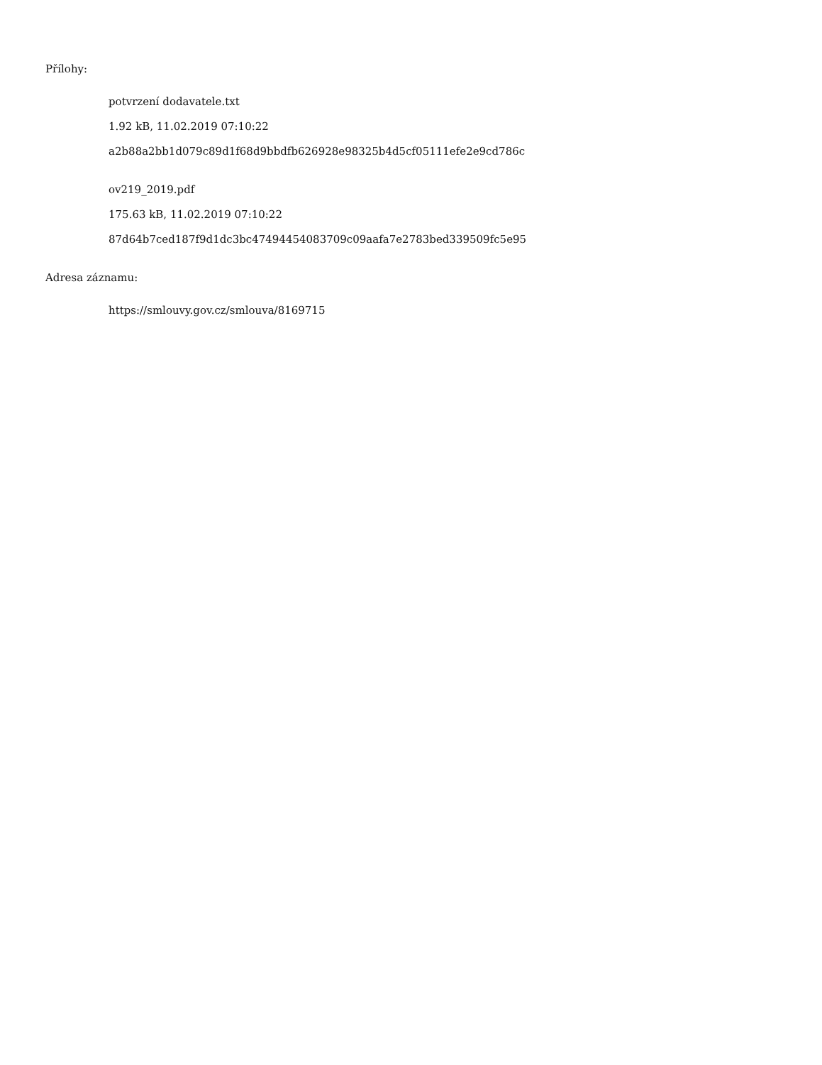Přílohy:
potvrzení dodavatele.txt
1.92 kB, 11.02.2019 07:10:22
a2b88a2bb1d079c89d1f68d9bbdfb626928e98325b4d5cf05111efe2e9cd786c
ov219_2019.pdf
175.63 kB, 11.02.2019 07:10:22
87d64b7ced187f9d1dc3bc47494454083709c09aafa7e2783bed339509fc5e95
Adresa záznamu:
https://smlouvy.gov.cz/smlouva/8169715